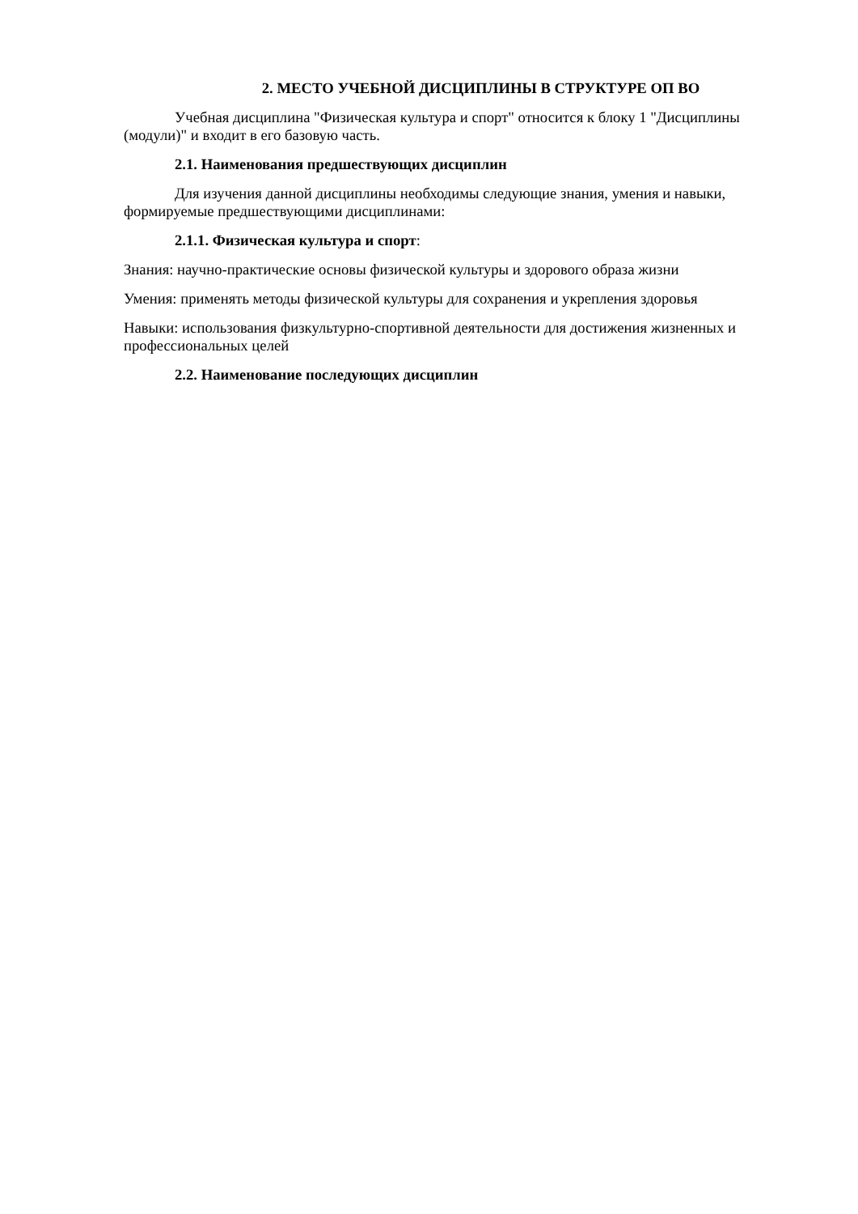2. МЕСТО УЧЕБНОЙ ДИСЦИПЛИНЫ В СТРУКТУРЕ ОП ВО
Учебная дисциплина "Физическая культура и спорт" относится к блоку 1 "Дисциплины (модули)" и входит в его базовую часть.
2.1. Наименования предшествующих дисциплин
Для изучения данной дисциплины необходимы следующие знания, умения и навыки, формируемые предшествующими дисциплинами:
2.1.1. Физическая культура и спорт:
Знания: научно-практические основы физической культуры и здорового образа жизни
Умения: применять методы физической культуры для сохранения и укрепления здоровья
Навыки: использования физкультурно-спортивной деятельности для достижения жизненных и профессиональных целей
2.2. Наименование последующих дисциплин